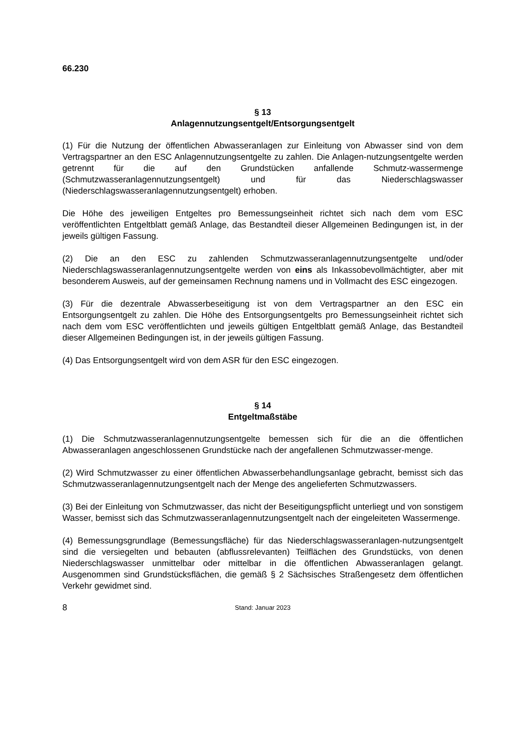66.230
§ 13
Anlagennutzungsentgelt/Entsorgungsentgelt
(1) Für die Nutzung der öffentlichen Abwasseranlagen zur Einleitung von Abwasser sind von dem Vertragspartner an den ESC Anlagennutzungsentgelte zu zahlen. Die Anlagen-nutzungsentgelte werden getrennt für die auf den Grundstücken anfallende Schmutz-wassermenge (Schmutzwasseranlagennutzungsentgelt) und für das Niederschlagswasser (Niederschlagswasseranlagennutzungsentgelt) erhoben.
Die Höhe des jeweiligen Entgeltes pro Bemessungseinheit richtet sich nach dem vom ESC veröffentlichten Entgeltblatt gemäß Anlage, das Bestandteil dieser Allgemeinen Bedingungen ist, in der jeweils gültigen Fassung.
(2) Die an den ESC zu zahlenden Schmutzwasseranlagennutzungsentgelte und/oder Niederschlagswasseranlagennutzungsentgelte werden von eins als Inkassobevollmächtigter, aber mit besonderem Ausweis, auf der gemeinsamen Rechnung namens und in Vollmacht des ESC eingezogen.
(3) Für die dezentrale Abwasserbeseitigung ist von dem Vertragspartner an den ESC ein Entsorgungsentgelt zu zahlen. Die Höhe des Entsorgungsentgelts pro Bemessungseinheit richtet sich nach dem vom ESC veröffentlichten und jeweils gültigen Entgeltblatt gemäß Anlage, das Bestandteil dieser Allgemeinen Bedingungen ist, in der jeweils gültigen Fassung.
(4) Das Entsorgungsentgelt wird von dem ASR für den ESC eingezogen.
§ 14
Entgeltmaßstäbe
(1) Die Schmutzwasseranlagennutzungsentgelte bemessen sich für die an die öffentlichen Abwasseranlagen angeschlossenen Grundstücke nach der angefallenen Schmutzwasser-menge.
(2) Wird Schmutzwasser zu einer öffentlichen Abwasserbehandlungsanlage gebracht, bemisst sich das Schmutzwasseranlagennutzungsentgelt nach der Menge des angelieferten Schmutzwassers.
(3) Bei der Einleitung von Schmutzwasser, das nicht der Beseitigungspflicht unterliegt und von sonstigem Wasser, bemisst sich das Schmutzwasseranlagennutzungsentgelt nach der eingeleiteten Wassermenge.
(4) Bemessungsgrundlage (Bemessungsfläche) für das Niederschlagswasseranlagen-nutzungsentgelt sind die versiegelten und bebauten (abflussrelevanten) Teilflächen des Grundstücks, von denen Niederschlagswasser unmittelbar oder mittelbar in die öffentlichen Abwasseranlagen gelangt. Ausgenommen sind Grundstücksflächen, die gemäß § 2 Sächsisches Straßengesetz dem öffentlichen Verkehr gewidmet sind.
8 Stand: Januar 2023